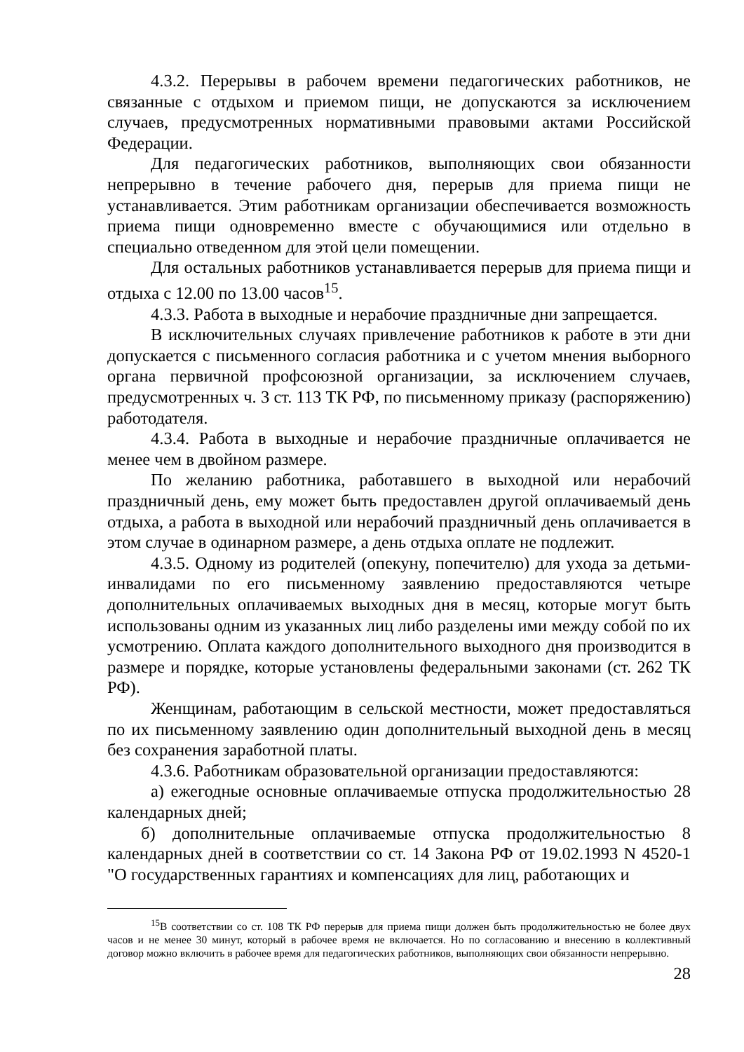4.3.2. Перерывы в рабочем времени педагогических работников, не связанные с отдыхом и приемом пищи, не допускаются за исключением случаев, предусмотренных нормативными правовыми актами Российской Федерации.
Для педагогических работников, выполняющих свои обязанности непрерывно в течение рабочего дня, перерыв для приема пищи не устанавливается. Этим работникам организации обеспечивается возможность приема пищи одновременно вместе с обучающимися или отдельно в специально отведенном для этой цели помещении.
Для остальных работников устанавливается перерыв для приема пищи и отдыха с 12.00 по 13.00 часов<sup>15</sup>.
4.3.3. Работа в выходные и нерабочие праздничные дни запрещается.
В исключительных случаях привлечение работников к работе в эти дни допускается с письменного согласия работника и с учетом мнения выборного органа первичной профсоюзной организации, за исключением случаев, предусмотренных ч. 3 ст. 113 ТК РФ, по письменному приказу (распоряжению) работодателя.
4.3.4. Работа в выходные и нерабочие праздничные оплачивается не менее чем в двойном размере.
По желанию работника, работавшего в выходной или нерабочий праздничный день, ему может быть предоставлен другой оплачиваемый день отдыха, а работа в выходной или нерабочий праздничный день оплачивается в этом случае в одинарном размере, а день отдыха оплате не подлежит.
4.3.5. Одному из родителей (опекуну, попечителю) для ухода за детьми-инвалидами по его письменному заявлению предоставляются четыре дополнительных оплачиваемых выходных дня в месяц, которые могут быть использованы одним из указанных лиц либо разделены ими между собой по их усмотрению. Оплата каждого дополнительного выходного дня производится в размере и порядке, которые установлены федеральными законами (ст. 262 ТК РФ).
Женщинам, работающим в сельской местности, может предоставляться по их письменному заявлению один дополнительный выходной день в месяц без сохранения заработной платы.
4.3.6. Работникам образовательной организации предоставляются:
а) ежегодные основные оплачиваемые отпуска продолжительностью 28 календарных дней;
б) дополнительные оплачиваемые отпуска продолжительностью 8 календарных дней в соответствии со ст. 14 Закона РФ от 19.02.1993 N 4520-1 "О государственных гарантиях и компенсациях для лиц, работающих и
<sup>15</sup> В соответствии со ст. 108 ТК РФ перерыв для приема пищи должен быть продолжительностью не более двух часов и не менее 30 минут, который в рабочее время не включается. Но по согласованию и внесению в коллективный договор можно включить в рабочее время для педагогических работников, выполняющих свои обязанности непрерывно.
28